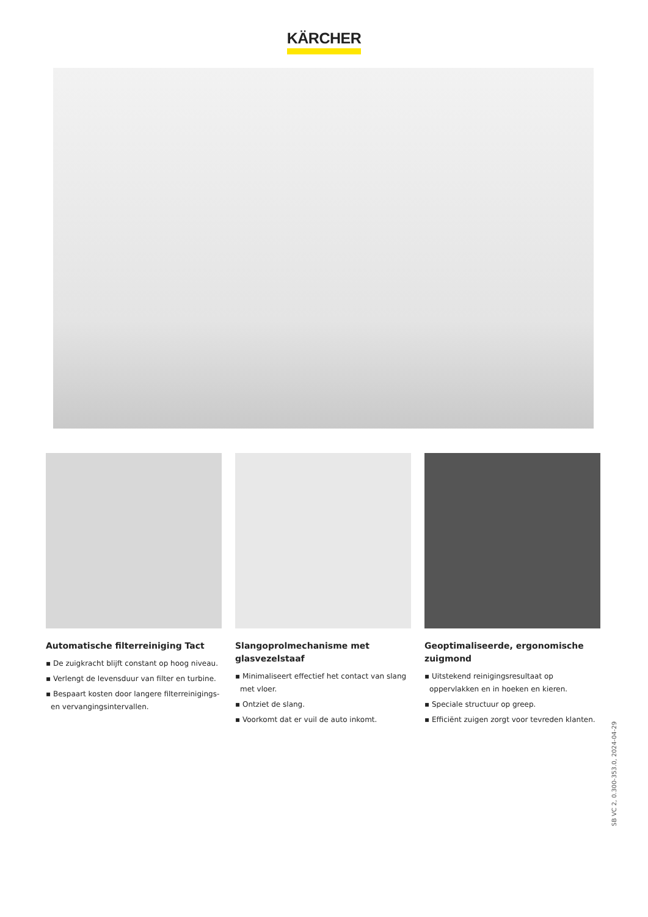KÄRCHER
Automatische filterreiniging Tact
▪ De zuigkracht blijft constant op hoog niveau.
▪ Verlengt de levensduur van filter en turbine.
▪ Bespaart kosten door langere filterreinigings- en vervangingsintervallen.
Slangoprolmechanisme met glasvezelstaaf
▪ Minimaliseert effectief het contact van slang met vloer.
▪ Ontziet de slang.
▪ Voorkomt dat er vuil de auto inkomt.
Geoptimaliseerde, ergonomische zuigmond
▪ Uitstekend reinigingsresultaat op oppervlakken en in hoeken en kieren.
▪ Speciale structuur op greep.
▪ Efficiënt zuigen zorgt voor tevreden klanten.
SB VC 2, 0.300-353.0, 2024-04-29